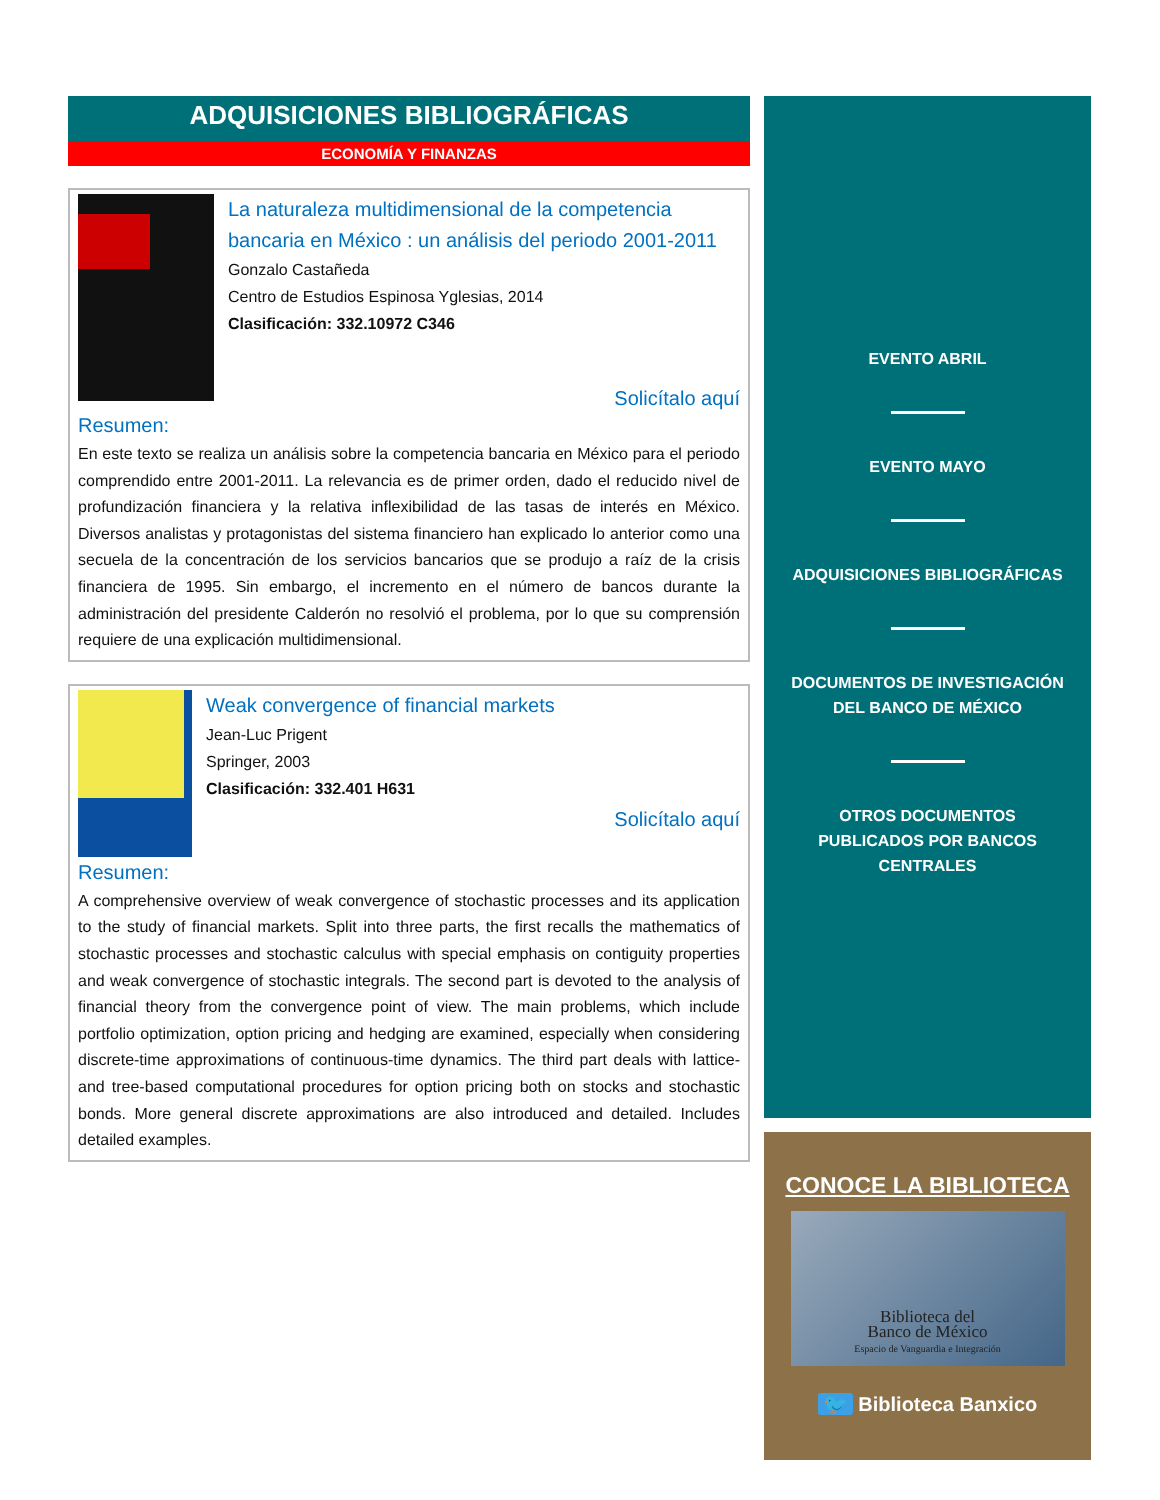ADQUISICIONES BIBLIOGRÁFICAS
ECONOMÍA Y FINANZAS
La naturaleza multidimensional de la competencia bancaria en México : un análisis del periodo 2001-2011
Gonzalo Castañeda
Centro de Estudios Espinosa Yglesias, 2014
Clasificación: 332.10972 C346
Solicítalo aquí
Resumen:
En este texto se realiza un análisis sobre la competencia bancaria en México para el periodo comprendido entre 2001-2011. La relevancia es de primer orden, dado el reducido nivel de profundización financiera y la relativa inflexibilidad de las tasas de interés en México. Diversos analistas y protagonistas del sistema financiero han explicado lo anterior como una secuela de la concentración de los servicios bancarios que se produjo a raíz de la crisis financiera de 1995. Sin embargo, el incremento en el número de bancos durante la administración del presidente Calderón no resolvió el problema, por lo que su comprensión requiere de una explicación multidimensional.
Weak convergence of financial markets
Jean-Luc Prigent
Springer, 2003
Clasificación: 332.401 H631
Solicítalo aquí
Resumen:
A comprehensive overview of weak convergence of stochastic processes and its application to the study of financial markets. Split into three parts, the first recalls the mathematics of stochastic processes and stochastic calculus with special emphasis on contiguity properties and weak convergence of stochastic integrals. The second part is devoted to the analysis of financial theory from the convergence point of view. The main problems, which include portfolio optimization, option pricing and hedging are examined, especially when considering discrete-time approximations of continuous-time dynamics. The third part deals with lattice- and tree-based computational procedures for option pricing both on stocks and stochastic bonds. More general discrete approximations are also introduced and detailed. Includes detailed examples.
EVENTO ABRIL
EVENTO MAYO
ADQUISICIONES BIBLIOGRÁFICAS
DOCUMENTOS DE INVESTIGACIÓN
DEL BANCO DE MÉXICO
OTROS DOCUMENTOS
PUBLICADOS POR BANCOS
CENTRALES
CONOCE LA BIBLIOTECA
Biblioteca del
Banco de México
Espacio de Vanguardia e Integración
🐦 Biblioteca Banxico